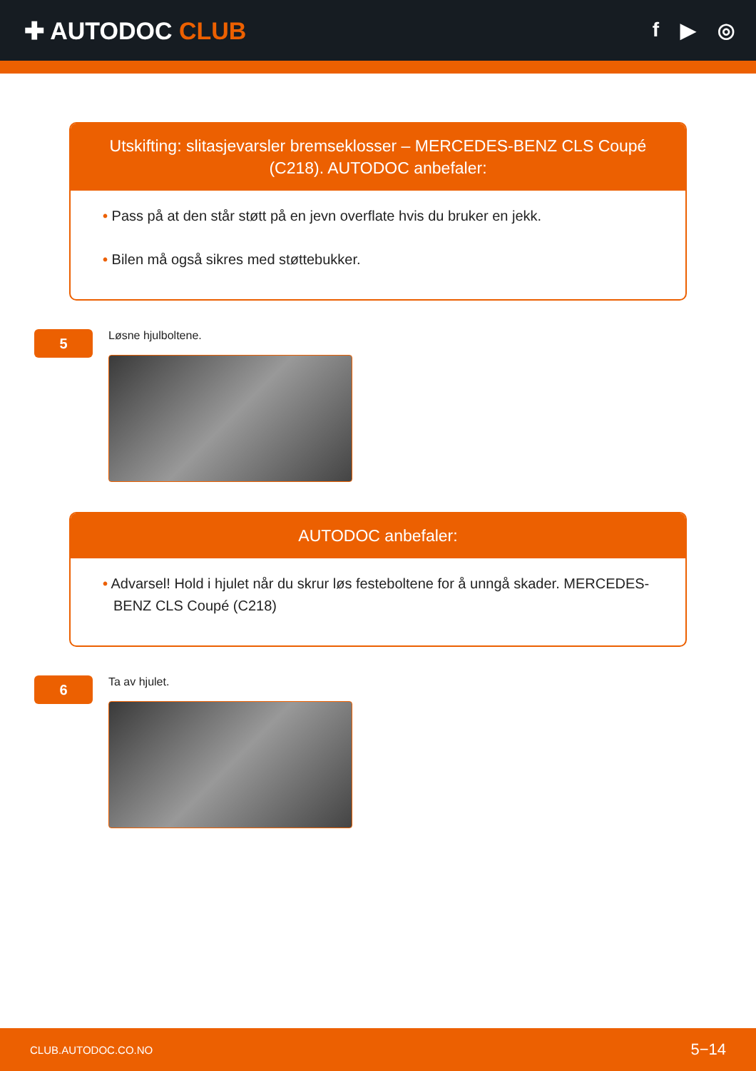✚ AUTODOC CLUB
f ▶ ◎
Utskifting: slitasjevarsler bremseklosser – MERCEDES-BENZ CLS Coupé (C218). AUTODOC anbefaler:
• Pass på at den står støtt på en jevn overflate hvis du bruker en jekk.
• Bilen må også sikres med støttebukker.
5
Løsne hjulboltene.
AUTODOC anbefaler:
• Advarsel! Hold i hjulet når du skrur løs festeboltene for å unngå skader. MERCEDES-BENZ CLS Coupé (C218)
6
Ta av hjulet.
CLUB.AUTODOC.CO.NO 5−14